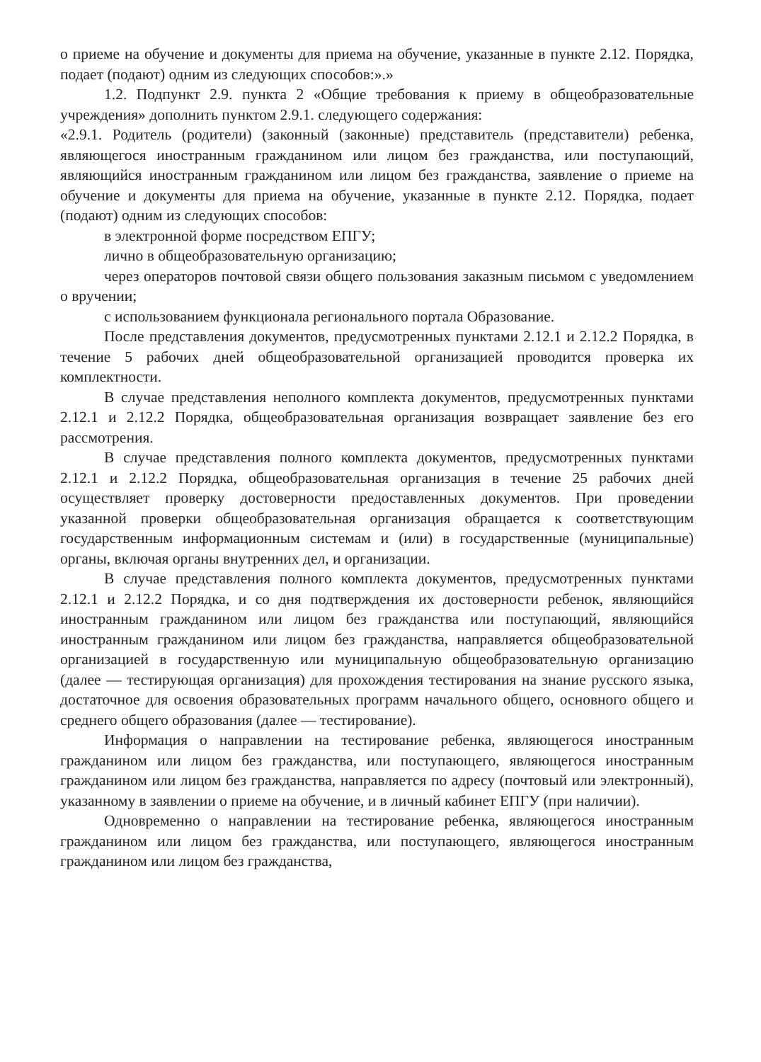о приеме на обучение и документы для приема на обучение, указанные в пункте 2.12. Порядка, подает (подают) одним из следующих способов:».»
1.2. Подпункт 2.9. пункта 2 «Общие требования к приему в общеобразовательные учреждения» дополнить пунктом 2.9.1. следующего содержания:
«2.9.1. Родитель (родители) (законный (законные) представитель (представители) ребенка, являющегося иностранным гражданином или лицом без гражданства, или поступающий, являющийся иностранным гражданином или лицом без гражданства, заявление о приеме на обучение и документы для приема на обучение, указанные в пункте 2.12. Порядка, подает (подают) одним из следующих способов:
в электронной форме посредством ЕПГУ;
лично в общеобразовательную организацию;
через операторов почтовой связи общего пользования заказным письмом с уведомлением о вручении;
с использованием функционала регионального портала Образование.
После представления документов, предусмотренных пунктами 2.12.1 и 2.12.2 Порядка, в течение 5 рабочих дней общеобразовательной организацией проводится проверка их комплектности.
В случае представления неполного комплекта документов, предусмотренных пунктами 2.12.1 и 2.12.2 Порядка, общеобразовательная организация возвращает заявление без его рассмотрения.
В случае представления полного комплекта документов, предусмотренных пунктами 2.12.1 и 2.12.2 Порядка, общеобразовательная организация в течение 25 рабочих дней осуществляет проверку достоверности предоставленных документов. При проведении указанной проверки общеобразовательная организация обращается к соответствующим государственным информационным системам и (или) в государственные (муниципальные) органы, включая органы внутренних дел, и организации.
В случае представления полного комплекта документов, предусмотренных пунктами 2.12.1 и 2.12.2 Порядка, и со дня подтверждения их достоверности ребенок, являющийся иностранным гражданином или лицом без гражданства или поступающий, являющийся иностранным гражданином или лицом без гражданства, направляется общеобразовательной организацией в государственную или муниципальную общеобразовательную организацию (далее — тестирующая организация) для прохождения тестирования на знание русского языка, достаточное для освоения образовательных программ начального общего, основного общего и среднего общего образования (далее — тестирование).
Информация о направлении на тестирование ребенка, являющегося иностранным гражданином или лицом без гражданства, или поступающего, являющегося иностранным гражданином или лицом без гражданства, направляется по адресу (почтовый или электронный), указанному в заявлении о приеме на обучение, и в личный кабинет ЕПГУ (при наличии).
Одновременно о направлении на тестирование ребенка, являющегося иностранным гражданином или лицом без гражданства, или поступающего, являющегося иностранным гражданином или лицом без гражданства,